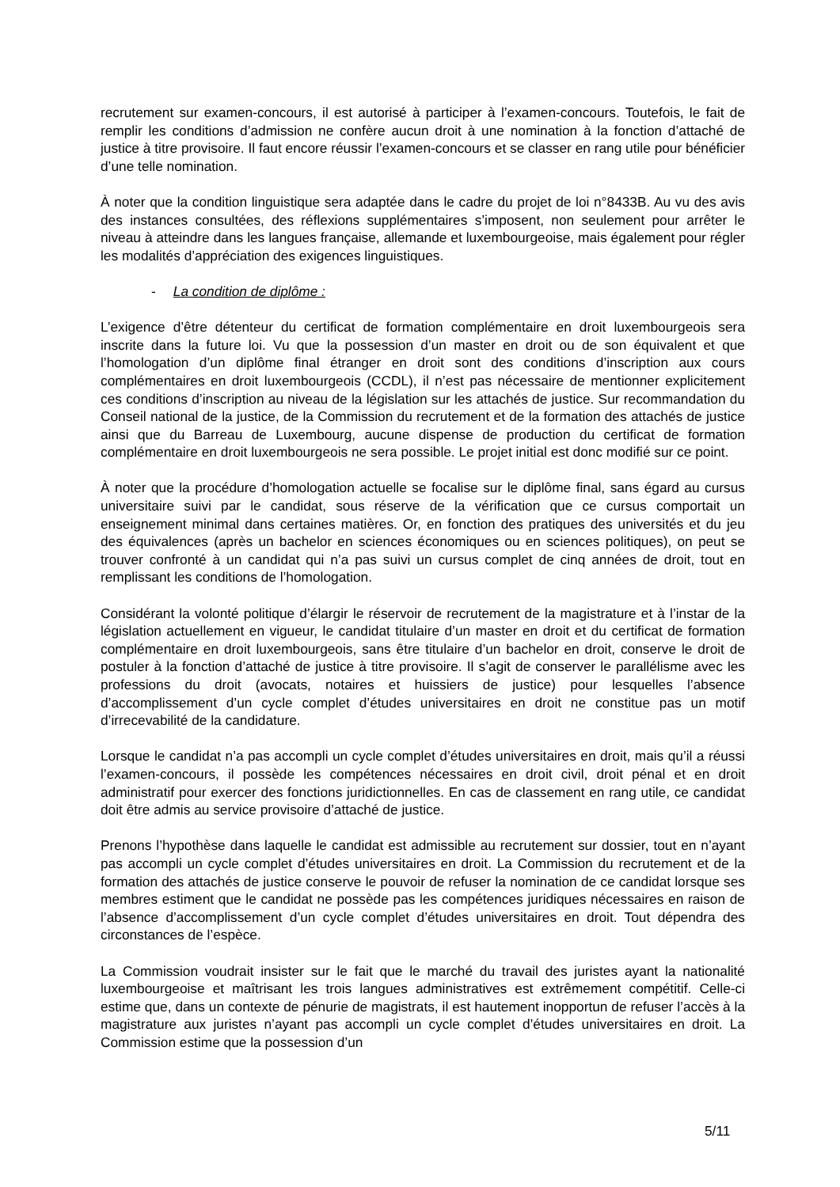recrutement sur examen-concours, il est autorisé à participer à l’examen-concours. Toutefois, le fait de remplir les conditions d’admission ne confère aucun droit à une nomination à la fonction d’attaché de justice à titre provisoire. Il faut encore réussir l’examen-concours et se classer en rang utile pour bénéficier d’une telle nomination.
À noter que la condition linguistique sera adaptée dans le cadre du projet de loi n°8433B. Au vu des avis des instances consultées, des réflexions supplémentaires s’imposent, non seulement pour arrêter le niveau à atteindre dans les langues française, allemande et luxembourgeoise, mais également pour régler les modalités d’appréciation des exigences linguistiques.
- La condition de diplôme :
L’exigence d’être détenteur du certificat de formation complémentaire en droit luxembourgeois sera inscrite dans la future loi. Vu que la possession d’un master en droit ou de son équivalent et que l’homologation d’un diplôme final étranger en droit sont des conditions d’inscription aux cours complémentaires en droit luxembourgeois (CCDL), il n’est pas nécessaire de mentionner explicitement ces conditions d’inscription au niveau de la législation sur les attachés de justice. Sur recommandation du Conseil national de la justice, de la Commission du recrutement et de la formation des attachés de justice ainsi que du Barreau de Luxembourg, aucune dispense de production du certificat de formation complémentaire en droit luxembourgeois ne sera possible. Le projet initial est donc modifié sur ce point.
À noter que la procédure d’homologation actuelle se focalise sur le diplôme final, sans égard au cursus universitaire suivi par le candidat, sous réserve de la vérification que ce cursus comportait un enseignement minimal dans certaines matières. Or, en fonction des pratiques des universités et du jeu des équivalences (après un bachelor en sciences économiques ou en sciences politiques), on peut se trouver confronté à un candidat qui n’a pas suivi un cursus complet de cinq années de droit, tout en remplissant les conditions de l’homologation.
Considérant la volonté politique d’élargir le réservoir de recrutement de la magistrature et à l’instar de la législation actuellement en vigueur, le candidat titulaire d’un master en droit et du certificat de formation complémentaire en droit luxembourgeois, sans être titulaire d’un bachelor en droit, conserve le droit de postuler à la fonction d’attaché de justice à titre provisoire. Il s’agit de conserver le parallélisme avec les professions du droit (avocats, notaires et huissiers de justice) pour lesquelles l’absence d’accomplissement d’un cycle complet d’études universitaires en droit ne constitue pas un motif d’irrecevabilité de la candidature.
Lorsque le candidat n’a pas accompli un cycle complet d’études universitaires en droit, mais qu’il a réussi l’examen-concours, il possède les compétences nécessaires en droit civil, droit pénal et en droit administratif pour exercer des fonctions juridictionnelles. En cas de classement en rang utile, ce candidat doit être admis au service provisoire d’attaché de justice.
Prenons l’hypothèse dans laquelle le candidat est admissible au recrutement sur dossier, tout en n’ayant pas accompli un cycle complet d’études universitaires en droit. La Commission du recrutement et de la formation des attachés de justice conserve le pouvoir de refuser la nomination de ce candidat lorsque ses membres estiment que le candidat ne possède pas les compétences juridiques nécessaires en raison de l’absence d’accomplissement d’un cycle complet d’études universitaires en droit. Tout dépendra des circonstances de l’espèce.
La Commission voudrait insister sur le fait que le marché du travail des juristes ayant la nationalité luxembourgeoise et maîtrisant les trois langues administratives est extrêmement compétitif. Celle-ci estime que, dans un contexte de pénurie de magistrats, il est hautement inopportun de refuser l’accès à la magistrature aux juristes n’ayant pas accompli un cycle complet d’études universitaires en droit. La Commission estime que la possession d’un
5/11